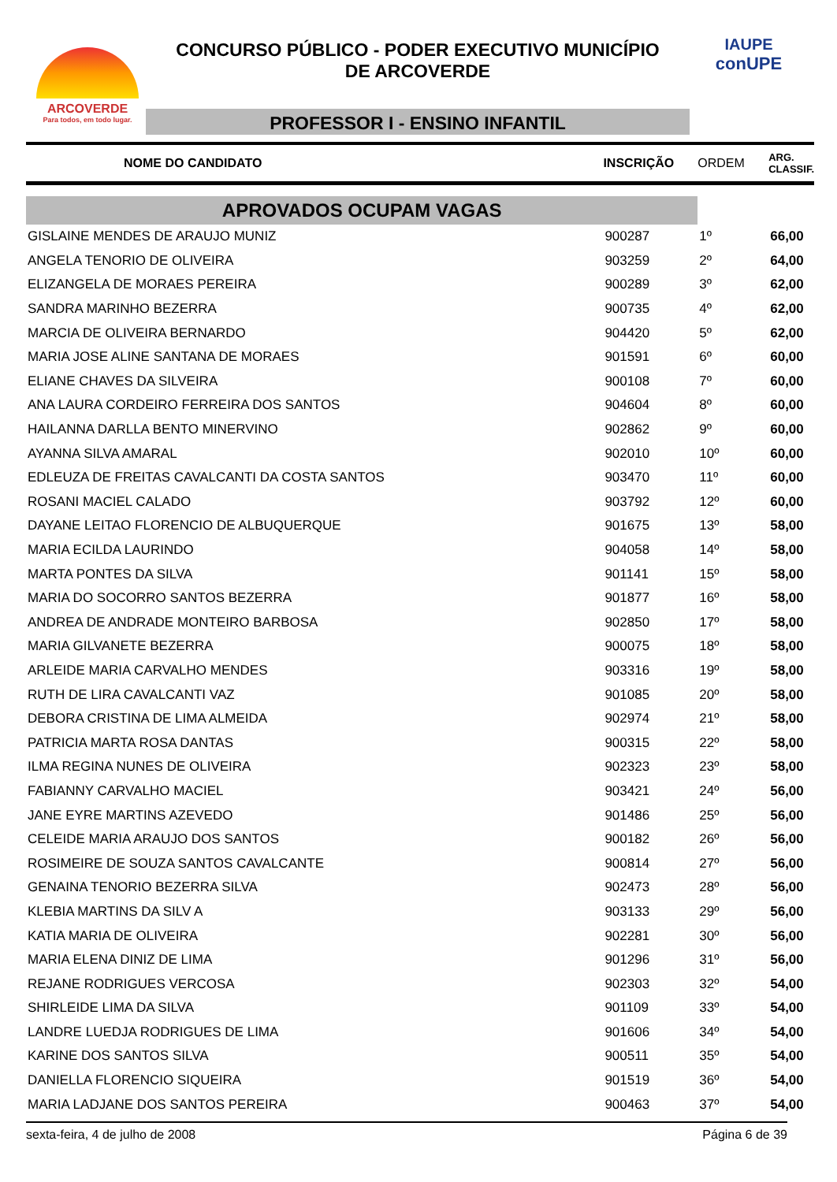ARCOVERDE
Para todos, em todo lugar.
CONCURSO PÚBLICO - PODER EXECUTIVO MUNICÍPIO
DE ARCOVERDE
PROFESSOR I - ENSINO INFANTIL
IAUPE
conUPE
| NOME DO CANDIDATO | INSCRIÇÃO | ORDEM | ARG. CLASSIF. |
| --- | --- | --- | --- |
| APROVADOS OCUPAM VAGAS | | | |
| GISLAINE MENDES DE ARAUJO MUNIZ | 900287 | 1º | 66,00 |
| ANGELA TENORIO DE OLIVEIRA | 903259 | 2º | 64,00 |
| ELIZANGELA DE MORAES PEREIRA | 900289 | 3º | 62,00 |
| SANDRA MARINHO BEZERRA | 900735 | 4º | 62,00 |
| MARCIA DE OLIVEIRA BERNARDO | 904420 | 5º | 62,00 |
| MARIA JOSE ALINE SANTANA DE MORAES | 901591 | 6º | 60,00 |
| ELIANE CHAVES DA SILVEIRA | 900108 | 7º | 60,00 |
| ANA LAURA CORDEIRO FERREIRA DOS SANTOS | 904604 | 8º | 60,00 |
| HAILANNA DARLLA BENTO MINERVINO | 902862 | 9º | 60,00 |
| AYANNA SILVA AMARAL | 902010 | 10º | 60,00 |
| EDLEUZA DE FREITAS CAVALCANTI DA COSTA SANTOS | 903470 | 11º | 60,00 |
| ROSANI MACIEL CALADO | 903792 | 12º | 60,00 |
| DAYANE LEITAO FLORENCIO DE ALBUQUERQUE | 901675 | 13º | 58,00 |
| MARIA ECILDA LAURINDO | 904058 | 14º | 58,00 |
| MARTA PONTES DA SILVA | 901141 | 15º | 58,00 |
| MARIA DO SOCORRO SANTOS BEZERRA | 901877 | 16º | 58,00 |
| ANDREA DE ANDRADE MONTEIRO BARBOSA | 902850 | 17º | 58,00 |
| MARIA GILVANETE BEZERRA | 900075 | 18º | 58,00 |
| ARLEIDE MARIA CARVALHO MENDES | 903316 | 19º | 58,00 |
| RUTH DE LIRA CAVALCANTI VAZ | 901085 | 20º | 58,00 |
| DEBORA CRISTINA DE LIMA ALMEIDA | 902974 | 21º | 58,00 |
| PATRICIA MARTA ROSA DANTAS | 900315 | 22º | 58,00 |
| ILMA REGINA NUNES DE OLIVEIRA | 902323 | 23º | 58,00 |
| FABIANNY CARVALHO MACIEL | 903421 | 24º | 56,00 |
| JANE EYRE MARTINS AZEVEDO | 901486 | 25º | 56,00 |
| CELEIDE MARIA ARAUJO DOS SANTOS | 900182 | 26º | 56,00 |
| ROSIMEIRE DE SOUZA SANTOS CAVALCANTE | 900814 | 27º | 56,00 |
| GENAINA TENORIO BEZERRA SILVA | 902473 | 28º | 56,00 |
| KLEBIA MARTINS DA SILV A | 903133 | 29º | 56,00 |
| KATIA MARIA DE OLIVEIRA | 902281 | 30º | 56,00 |
| MARIA ELENA DINIZ DE LIMA | 901296 | 31º | 56,00 |
| REJANE RODRIGUES VERCOSA | 902303 | 32º | 54,00 |
| SHIRLEIDE LIMA DA SILVA | 901109 | 33º | 54,00 |
| LANDRE LUEDJA RODRIGUES DE LIMA | 901606 | 34º | 54,00 |
| KARINE DOS SANTOS SILVA | 900511 | 35º | 54,00 |
| DANIELLA FLORENCIO SIQUEIRA | 901519 | 36º | 54,00 |
| MARIA LADJANE DOS SANTOS PEREIRA | 900463 | 37º | 54,00 |
sexta-feira, 4 de julho de 2008 Página 6 de 39